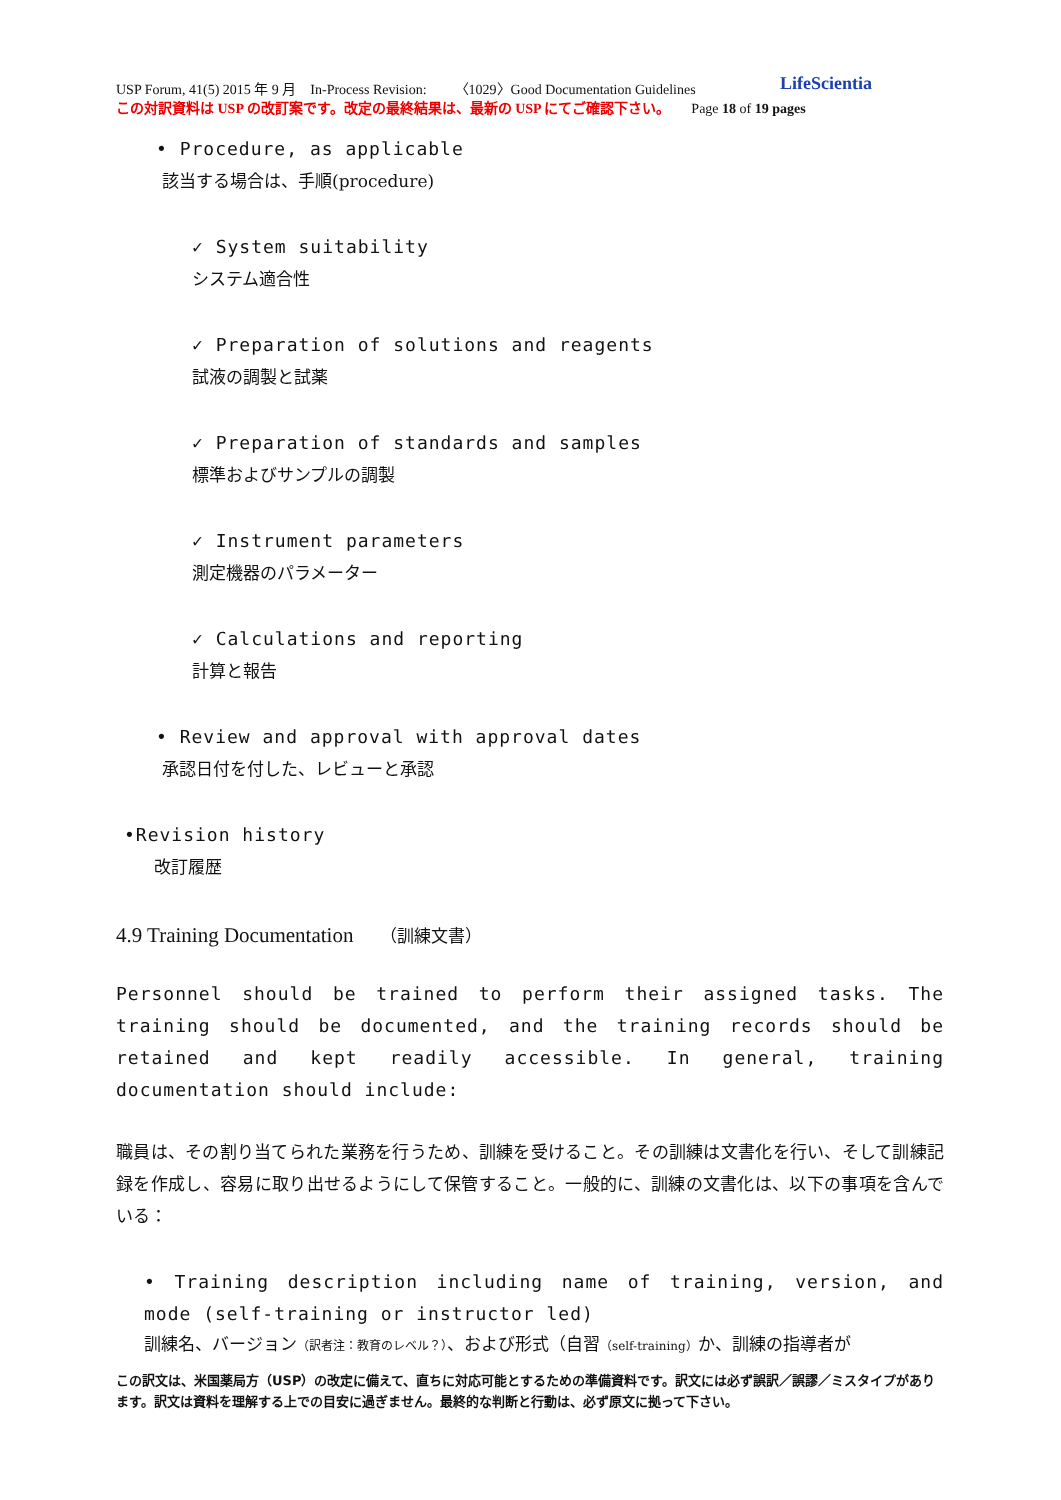USP Forum, 41(5) 2015 年 9 月　In-Process Revision:　　〈1029〉Good Documentation Guidelines
この対訳資料は USP の改訂案です。改定の最終結果は、最新の USP にてご確認下さい。　　Page 18 of 19 pages
LifeScientia
• Procedure, as applicable
該当する場合は、手順(procedure)
✓ System suitability
システム適合性
✓ Preparation of solutions and reagents
試液の調製と試薬
✓ Preparation of standards and samples
標準およびサンプルの調製
✓ Instrument parameters
測定機器のパラメーター
✓ Calculations and reporting
計算と報告
• Review and approval with approval dates
承認日付を付した、レビューと承認
•Revision history
改訂履歴
4.9 Training Documentation　 （訓練文書）
Personnel should be trained to perform their assigned tasks. The training should be documented, and the training records should be retained and kept readily accessible. In general, training documentation should include:
職員は、その割り当てられた業務を行うため、訓練を受けること。その訓練は文書化を行い、そして訓練記録を作成し、容易に取り出せるようにして保管すること。一般的に、訓練の文書化は、以下の事項を含んでいる：
• Training description including name of training, version, and mode (self-training or instructor led)
訓練名、バージョン（訳者注：教育のレベル？）、および形式（自習（self-training）か、訓練の指導者が
この訳文は、米国薬局方（USP）の改定に備えて、直ちに対応可能とするための準備資料です。訳文には必ず誤訳／誤謬／ミスタイプがあります。訳文は資料を理解する上での目安に過ぎません。最終的な判断と行動は、必ず原文に拠って下さい。